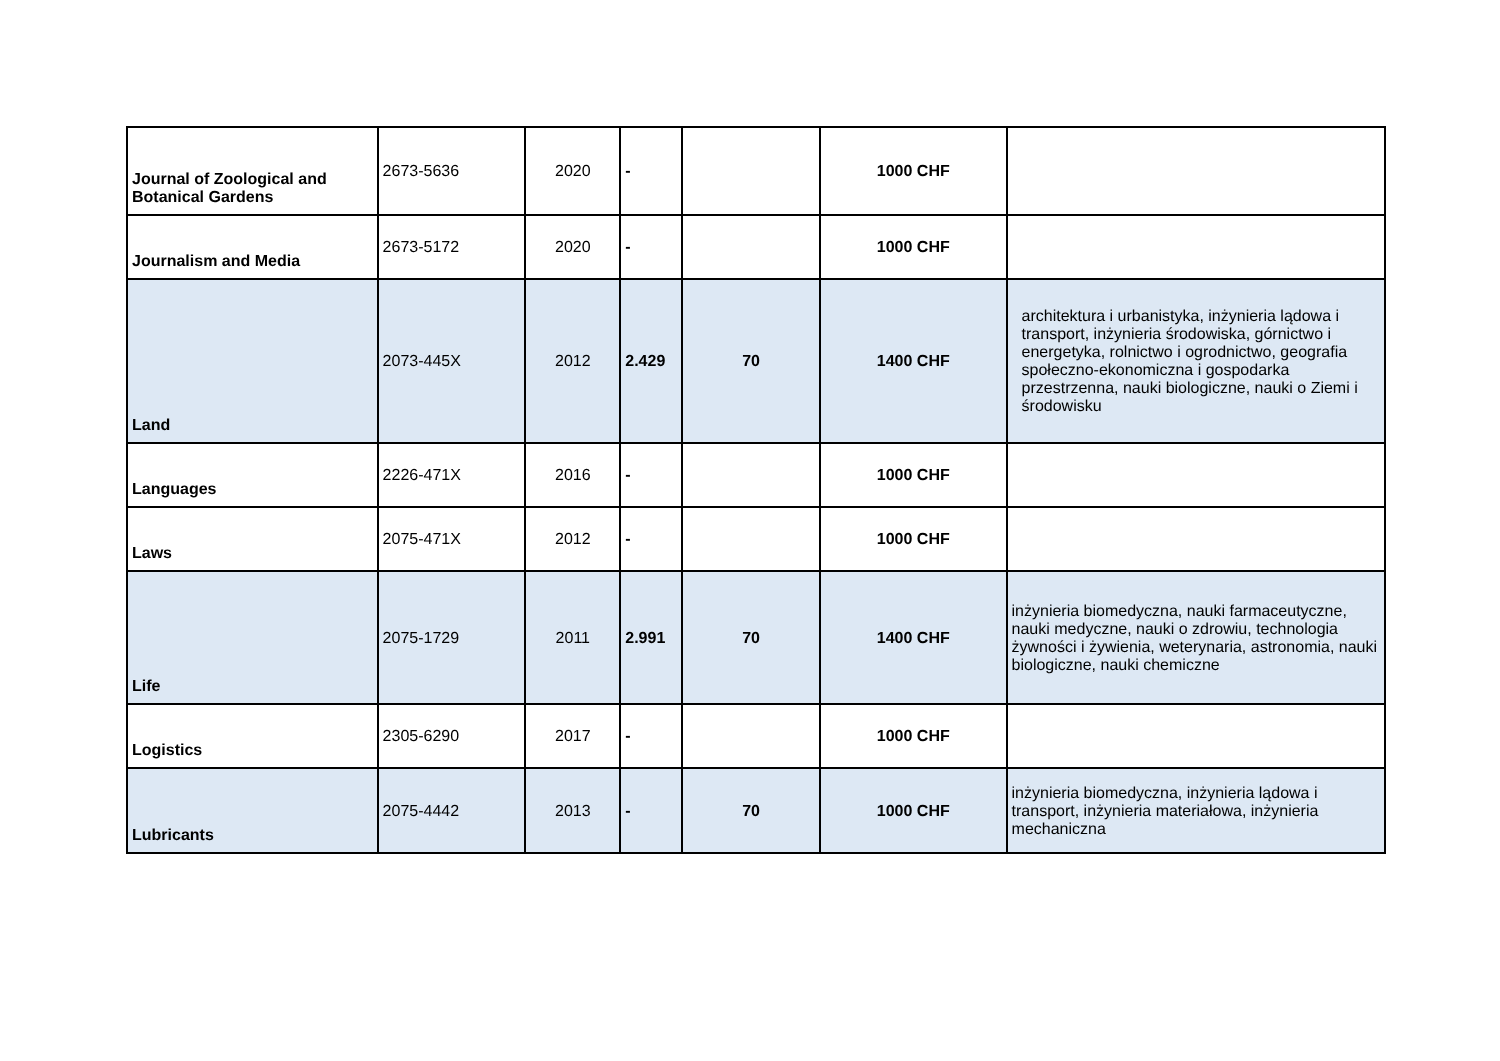| Journal of Zoological and Botanical Gardens | 2673-5636 | 2020 | - | | 1000 CHF | |
| Journalism and Media | 2673-5172 | 2020 | - | | 1000 CHF | |
| Land | 2073-445X | 2012 | 2.429 | 70 | 1400 CHF | architektura i urbanistyka, inżynieria lądowa i transport, inżynieria środowiska, górnictwo i energetyka, rolnictwo i ogrodnictwo, geografia społeczno-ekonomiczna i gospodarka przestrzenna, nauki biologiczne, nauki o Ziemi i środowisku |
| Languages | 2226-471X | 2016 | - | | 1000 CHF | |
| Laws | 2075-471X | 2012 | - | | 1000 CHF | |
| Life | 2075-1729 | 2011 | 2.991 | 70 | 1400 CHF | inżynieria biomedyczna, nauki farmaceutyczne, nauki medyczne, nauki o zdrowiu, technologia żywności i żywienia, weterynaria, astronomia, nauki biologiczne, nauki chemiczne |
| Logistics | 2305-6290 | 2017 | - | | 1000 CHF | |
| Lubricants | 2075-4442 | 2013 | - | 70 | 1000 CHF | inżynieria biomedyczna, inżynieria lądowa i transport, inżynieria materiałowa, inżynieria mechaniczna |